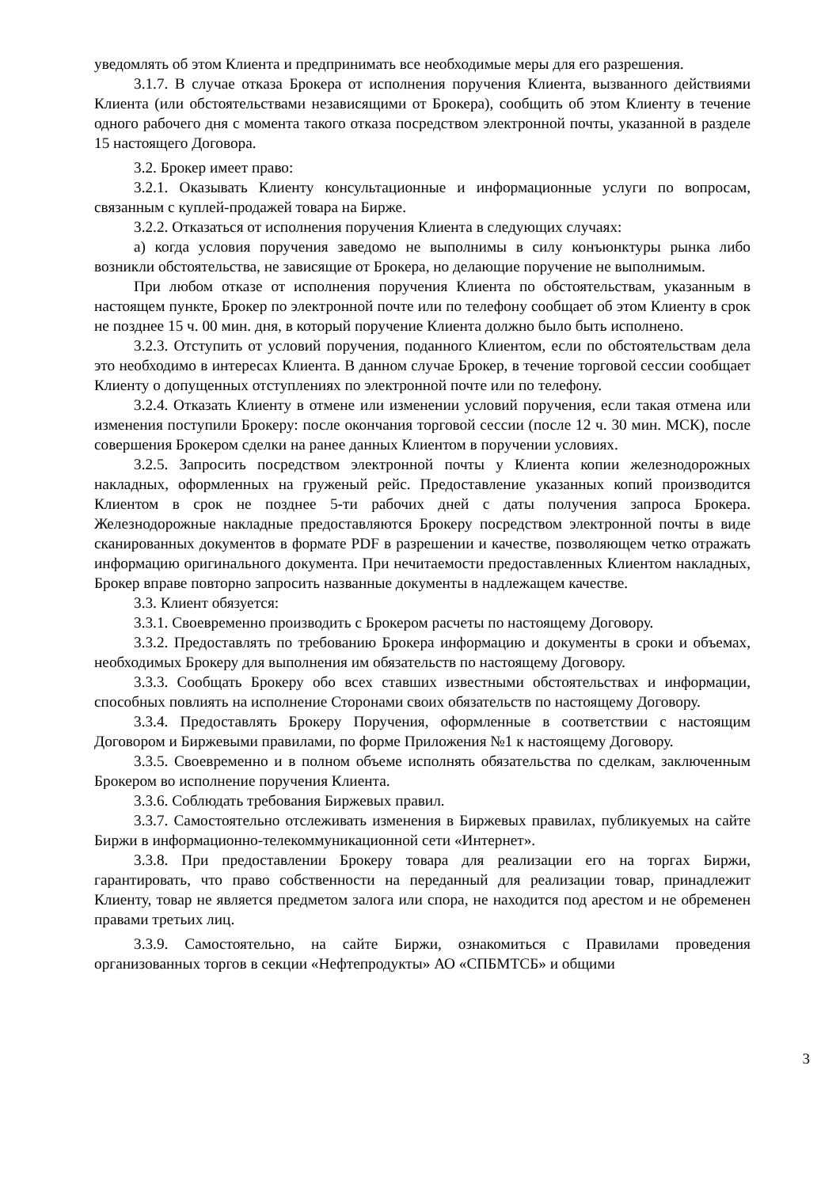уведомлять об этом Клиента и предпринимать все необходимые меры для его разрешения.
3.1.7. В случае отказа Брокера от исполнения поручения Клиента, вызванного действиями Клиента (или обстоятельствами независящими от Брокера), сообщить об этом Клиенту в течение одного рабочего дня с момента такого отказа посредством электронной почты, указанной в разделе 15 настоящего Договора.
3.2. Брокер имеет право:
3.2.1. Оказывать Клиенту консультационные и информационные услуги по вопросам, связанным с куплей-продажей товара на Бирже.
3.2.2. Отказаться от исполнения поручения Клиента в следующих случаях:
а) когда условия поручения заведомо не выполнимы в силу конъюнктуры рынка либо возникли обстоятельства, не зависящие от Брокера, но делающие поручение не выполнимым.
При любом отказе от исполнения поручения Клиента по обстоятельствам, указанным в настоящем пункте, Брокер по электронной почте или по телефону сообщает об этом Клиенту в срок не позднее 15 ч. 00 мин. дня, в который поручение Клиента должно было быть исполнено.
3.2.3. Отступить от условий поручения, поданного Клиентом, если по обстоятельствам дела это необходимо в интересах Клиента. В данном случае Брокер, в течение торговой сессии сообщает Клиенту о допущенных отступлениях по электронной почте или по телефону.
3.2.4. Отказать Клиенту в отмене или изменении условий поручения, если такая отмена или изменения поступили Брокеру: после окончания торговой сессии (после 12 ч. 30 мин. МСК), после совершения Брокером сделки на ранее данных Клиентом в поручении условиях.
3.2.5. Запросить посредством электронной почты у Клиента копии железнодорожных накладных, оформленных на груженый рейс. Предоставление указанных копий производится Клиентом в срок не позднее 5-ти рабочих дней с даты получения запроса Брокера. Железнодорожные накладные предоставляются Брокеру посредством электронной почты в виде сканированных документов в формате PDF в разрешении и качестве, позволяющем четко отражать информацию оригинального документа. При нечитаемости предоставленных Клиентом накладных, Брокер вправе повторно запросить названные документы в надлежащем качестве.
3.3. Клиент обязуется:
3.3.1. Своевременно производить с Брокером расчеты по настоящему Договору.
3.3.2. Предоставлять по требованию Брокера информацию и документы в сроки и объемах, необходимых Брокеру для выполнения им обязательств по настоящему Договору.
3.3.3. Сообщать Брокеру обо всех ставших известными обстоятельствах и информации, способных повлиять на исполнение Сторонами своих обязательств по настоящему Договору.
3.3.4. Предоставлять Брокеру Поручения, оформленные в соответствии с настоящим Договором и Биржевыми правилами, по форме Приложения №1 к настоящему Договору.
3.3.5. Своевременно и в полном объеме исполнять обязательства по сделкам, заключенным Брокером во исполнение поручения Клиента.
3.3.6. Соблюдать требования Биржевых правил.
3.3.7. Самостоятельно отслеживать изменения в Биржевых правилах, публикуемых на сайте Биржи в информационно-телекоммуникационной сети «Интернет».
3.3.8. При предоставлении Брокеру товара для реализации его на торгах Биржи, гарантировать, что право собственности на переданный для реализации товар, принадлежит Клиенту, товар не является предметом залога или спора, не находится под арестом и не обременен правами третьих лиц.
3.3.9. Самостоятельно, на сайте Биржи, ознакомиться с Правилами проведения организованных торгов в секции «Нефтепродукты» АО «СПБМТСБ» и общими
3